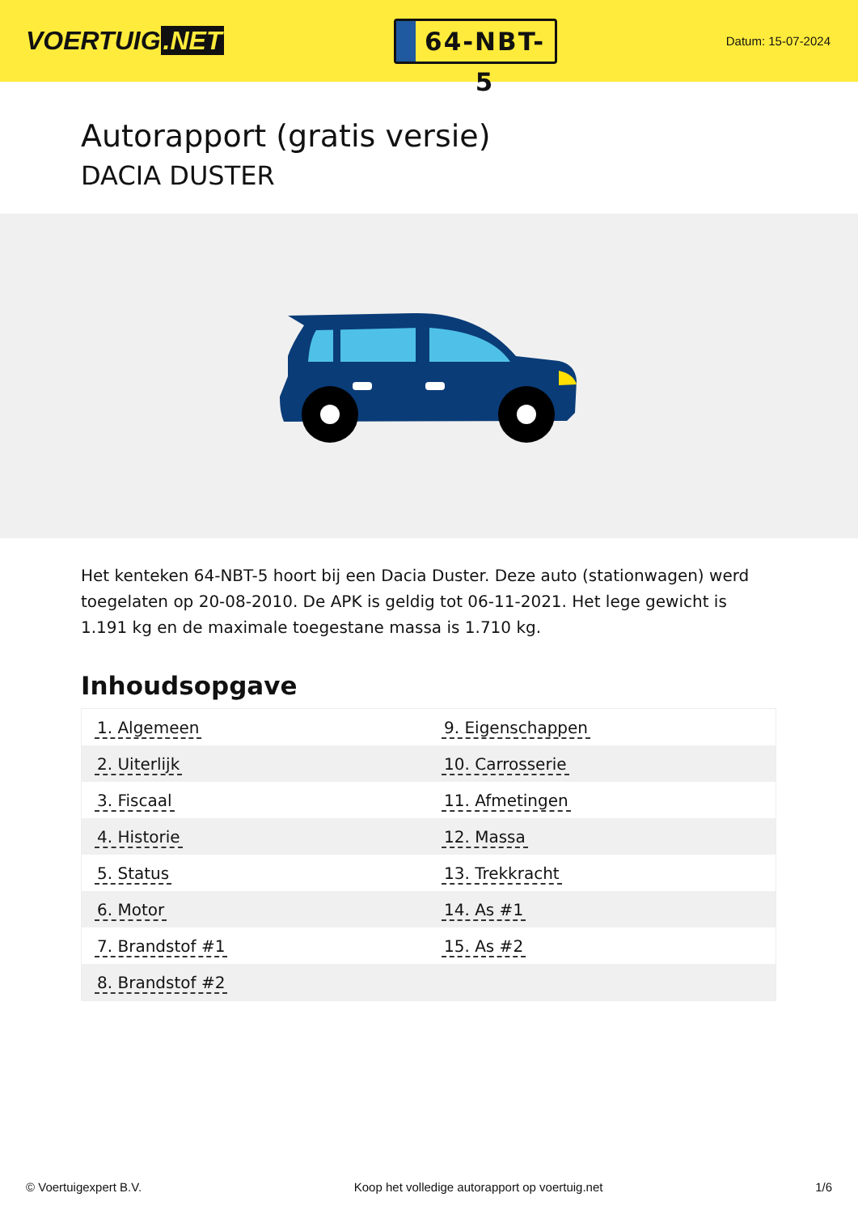VOERTUIG.NET
64-NBT-5
Datum: 15-07-2024
Autorapport (gratis versie)
DACIA DUSTER
Het kenteken 64-NBT-5 hoort bij een Dacia Duster. Deze auto (stationwagen) werd toegelaten op 20-08-2010. De APK is geldig tot 06-11-2021. Het lege gewicht is 1.191 kg en de maximale toegestane massa is 1.710 kg.
Inhoudsopgave
| 1. Algemeen | 9. Eigenschappen |
| 2. Uiterlijk | 10. Carrosserie |
| 3. Fiscaal | 11. Afmetingen |
| 4. Historie | 12. Massa |
| 5. Status | 13. Trekkracht |
| 6. Motor | 14. As #1 |
| 7. Brandstof #1 | 15. As #2 |
| 8. Brandstof #2 | |
© Voertuigexpert B.V. Koop het volledige autorapport op voertuig.net
1/6